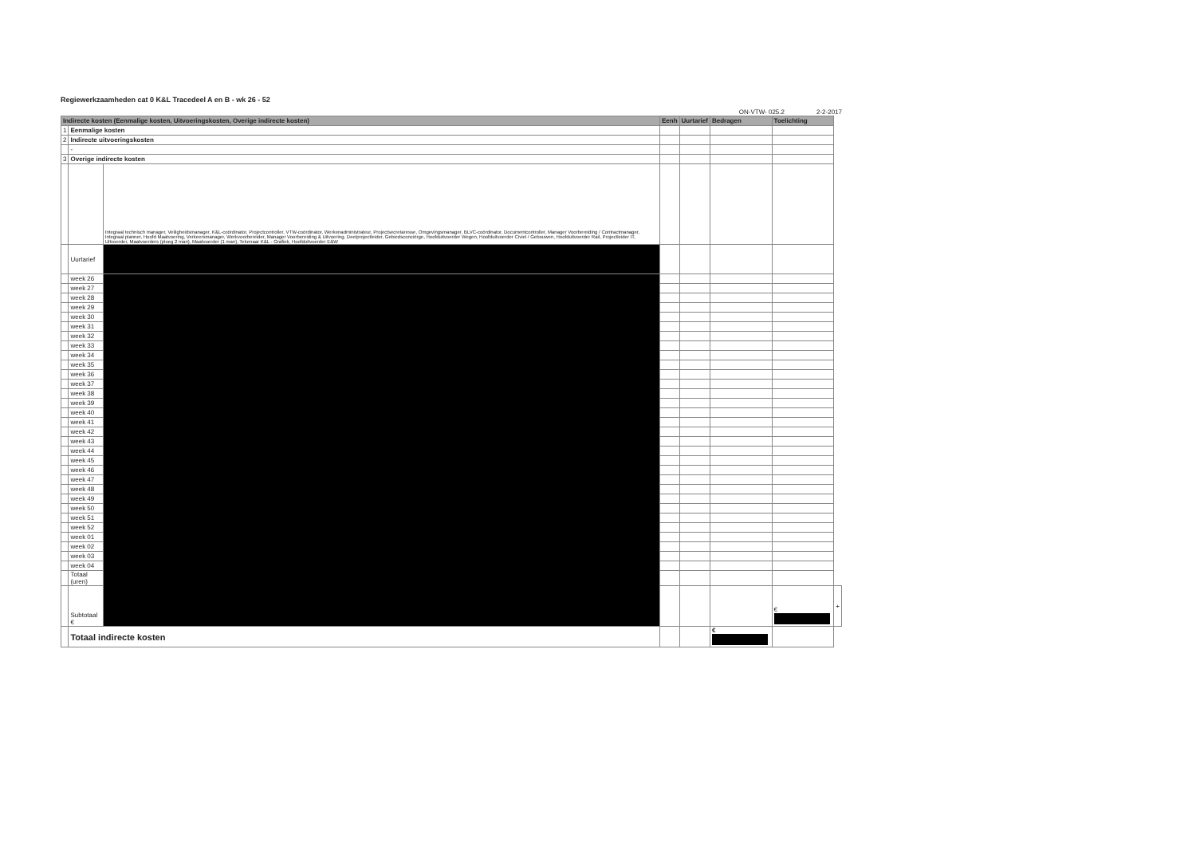Regiewerkzaamheden cat 0 K&L Tracedeel A en B - wk 26 - 52
ON-VTW- 025.2 2-2-2017
| Indirecte kosten (Eenmalige kosten, Uitvoeringskosten, Overige indirecte kosten) | | | Eenh | Uurtarief | Bedragen | Toelichting | |
| --- | --- | --- | --- | --- | --- | --- | --- |
| 1 | Eenmalige kosten | | | | | | |
| 2 | Indirecte uitvoeringskosten | | | | | | |
| | - | | | | | | |
| 3 | Overige indirecte kosten | | | | | | |
| | | Integraal technisch manager, Veiligheidsmanager, K&L-coördinator, Projectcontroller, VTW-coördinator, Werkenadministrateur, Projectsecretaresse, Omgevingsmanager, BLVC-coördinator, Documentcontroller, Manager Voorbereiding / Contractmanager, Integraal planner, Hoofd Maatvoering, Verkeersmanager, Werkvoorbereider, Manager Voorbereiding & Uitvoering, Deelprojectleider, Gebiedsconciërge, Hoofduitvoerder Wegen, Hoofduitvoerder Civiel / Gebouwen, Hoofduitvoerder Rail, Projectleider IT, Uitvoerder, Maatvoerders (ploeg 2 man), Maatvoerder (1 man), Tekenaar K&L - Grafiek, Hoofduitvoerder E&W | | | | | |
| | Uurtarief | | | | | | |
| | week 26 | | | | | | |
| | week 27 | | | | | | |
| | week 28 | | | | | | |
| | week 29 | | | | | | |
| | week 30 | | | | | | |
| | week 31 | | | | | | |
| | week 32 | | | | | | |
| | week 33 | | | | | | |
| | week 34 | | | | | | |
| | week 35 | | | | | | |
| | week 36 | | | | | | |
| | week 37 | | | | | | |
| | week 38 | | | | | | |
| | week 39 | | | | | | |
| | week 40 | | | | | | |
| | week 41 | | | | | | |
| | week 42 | | | | | | |
| | week 43 | | | | | | |
| | week 44 | | | | | | |
| | week 45 | | | | | | |
| | week 46 | | | | | | |
| | week 47 | | | | | | |
| | week 48 | | | | | | |
| | week 49 | | | | | | |
| | week 50 | | | | | | |
| | week 51 | | | | | | |
| | week 52 | | | | | | |
| | week 01 | | | | | | |
| | week 02 | | | | | | |
| | week 03 | | | | | | |
| | week 04 | | | | | | |
| | Totaal (uren) | | | | | | |
| | Subtotaal € | | | | | € | + |
| | Totaal indirecte kosten | | | | € | | |